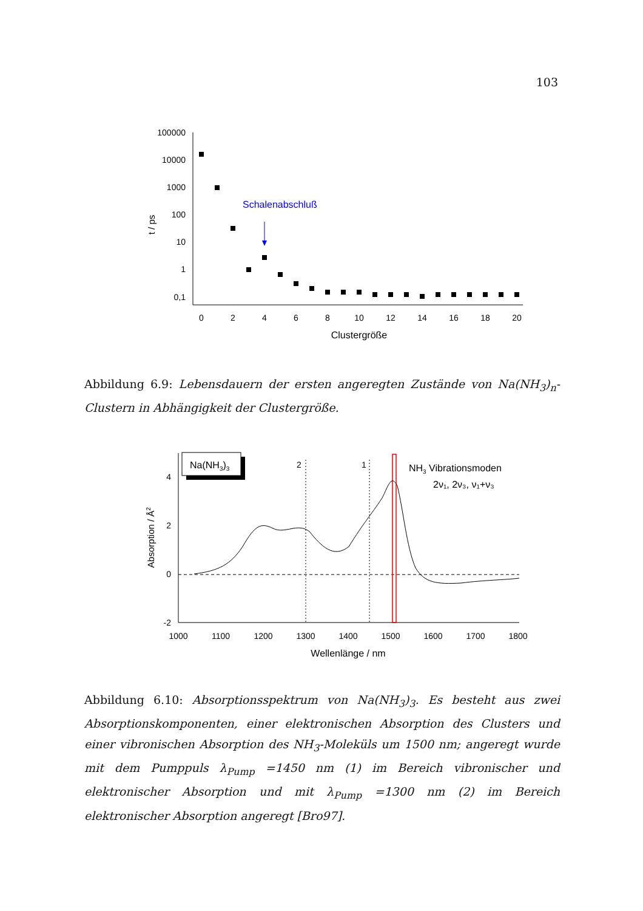103
100000
10000
1000
100
10
1
0,1
0
2
4
6
8
10
12
14
16
18
20
Clustergröße
t / ps
Schalenabschluß
Abbildung 6.9: Lebensdauern der ersten angeregten Zustände von Na(NH<sub>3</sub>)<sub>n</sub>-Clustern in Abhängigkeit der Clustergröße.
4
2
0
-2
1000
1100
1200
1300
1400
1500
1600
1700
1800
Wellenlänge / nm
Absorption / Å2
Na(NH3)3
2
1
NH3 Vibrationsmoden
2ν₁, 2ν₃, ν₁+ν₃
Abbildung 6.10: Absorptionsspektrum von Na(NH<sub>3</sub>)<sub>3</sub>. Es besteht aus zwei Absorptionskomponenten, einer elektronischen Absorption des Clusters und einer vibronischen Absorption des NH<sub>3</sub>-Moleküls um 1500 nm; angeregt wurde mit dem Pumppuls λ<sub>Pump</sub> =1450 nm (1) im Bereich vibronischer und elektronischer Absorption und mit λ<sub>Pump</sub> =1300 nm (2) im Bereich elektronischer Absorption angeregt [Bro97].